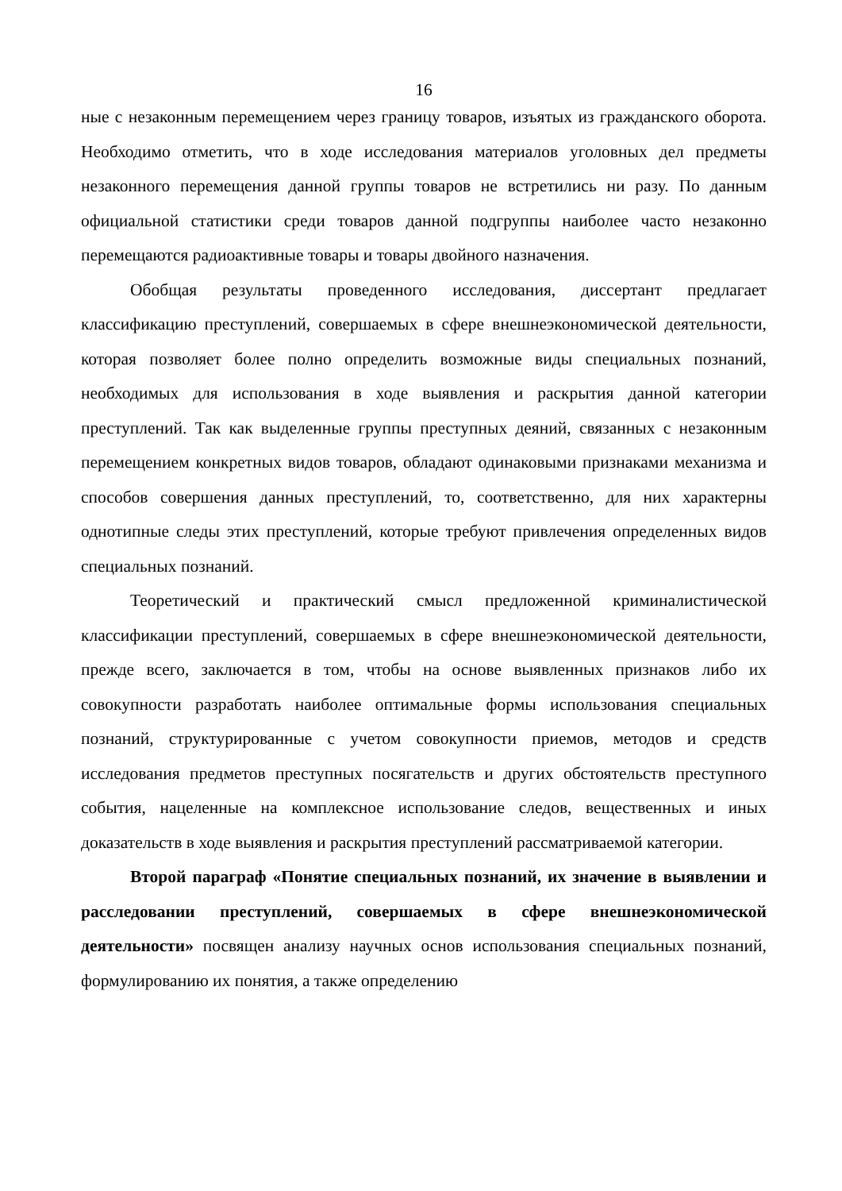16
ные с незаконным перемещением через границу товаров, изъятых из гражданского оборота. Необходимо отметить, что в ходе исследования материалов уголовных дел предметы незаконного перемещения данной группы товаров не встретились ни разу. По данным официальной статистики среди товаров данной подгруппы наиболее часто незаконно перемещаются радиоактивные товары и товары двойного назначения.
Обобщая результаты проведенного исследования, диссертант предлагает классификацию преступлений, совершаемых в сфере внешнеэкономической деятельности, которая позволяет более полно определить возможные виды специальных познаний, необходимых для использования в ходе выявления и раскрытия данной категории преступлений. Так как выделенные группы преступных деяний, связанных с незаконным перемещением конкретных видов товаров, обладают одинаковыми признаками механизма и способов совершения данных преступлений, то, соответственно, для них характерны однотипные следы этих преступлений, которые требуют привлечения определенных видов специальных познаний.
Теоретический и практический смысл предложенной криминалистической классификации преступлений, совершаемых в сфере внешнеэкономической деятельности, прежде всего, заключается в том, чтобы на основе выявленных признаков либо их совокупности разработать наиболее оптимальные формы использования специальных познаний, структурированные с учетом совокупности приемов, методов и средств исследования предметов преступных посягательств и других обстоятельств преступного события, нацеленные на комплексное использование следов, вещественных и иных доказательств в ходе выявления и раскрытия преступлений рассматриваемой категории.
Второй параграф «Понятие специальных познаний, их значение в выявлении и расследовании преступлений, совершаемых в сфере внешнеэкономической деятельности» посвящен анализу научных основ использования специальных познаний, формулированию их понятия, а также определению